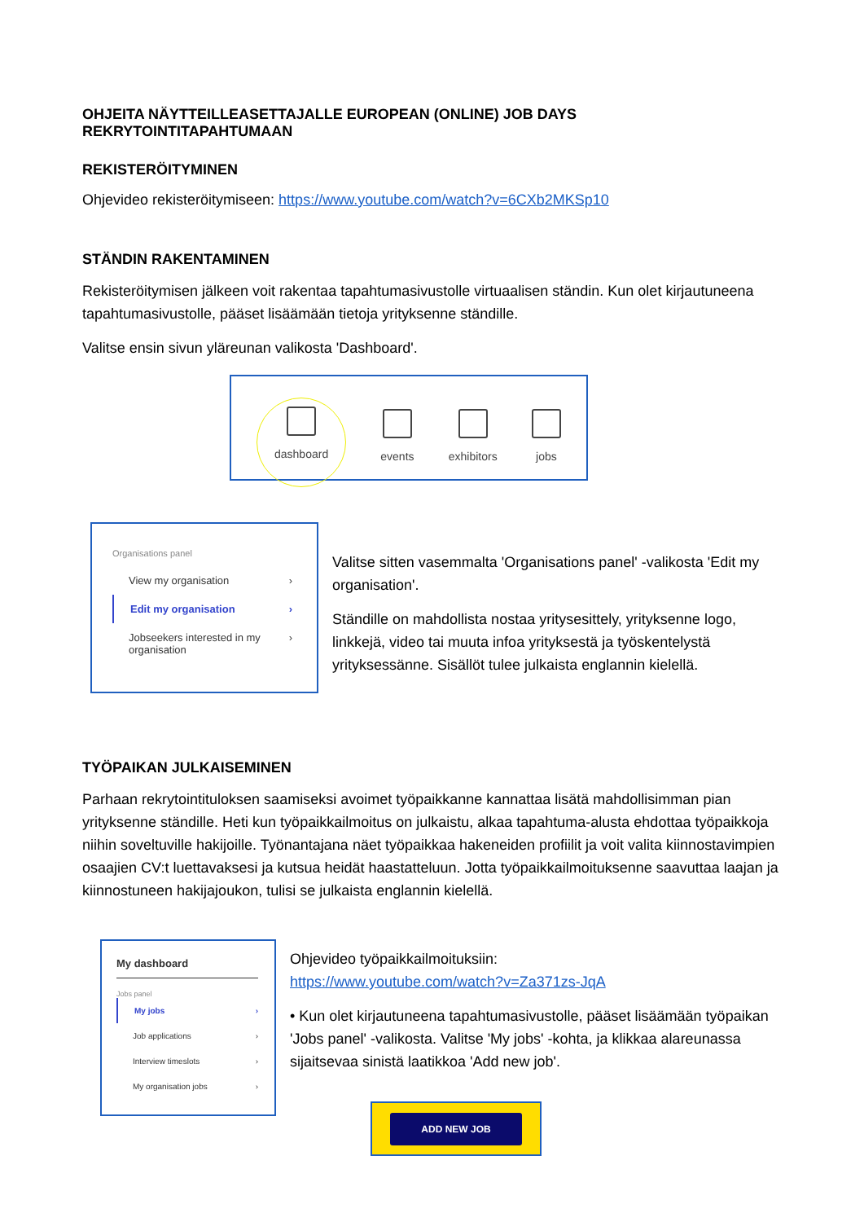OHJEITA NÄYTTEILLEASETTAJALLE EUROPEAN (ONLINE) JOB DAYS REKRYTOINTITAPAHTUMAAN
REKISTERÖITYMINEN
Ohjevideo rekisteröitymiseen: https://www.youtube.com/watch?v=6CXb2MKSp10
STÄNDIN RAKENTAMINEN
Rekisteröitymisen jälkeen voit rakentaa tapahtumasivustolle virtuaalisen ständin. Kun olet kirjautuneena tapahtumasivustolle, pääset lisäämään tietoja yrityksenne ständille.
Valitse ensin sivun yläreunan valikosta 'Dashboard'.
dashboard
events
exhibitors
jobs
Organisations panel
View my organisation ›
Edit my organisation ›
Jobseekers interested in my organisation ›
Valitse sitten vasemmalta 'Organisations panel' -valikosta 'Edit my organisation'.
Ständille on mahdollista nostaa yritysesittely, yrityksenne logo, linkkejä, video tai muuta infoa yrityksestä ja työskentelystä yrityksessänne. Sisällöt tulee julkaista englannin kielellä.
TYÖPAIKAN JULKAISEMINEN
Parhaan rekrytointituloksen saamiseksi avoimet työpaikkanne kannattaa lisätä mahdollisimman pian yrityksenne ständille. Heti kun työpaikkailmoitus on julkaistu, alkaa tapahtuma-alusta ehdottaa työpaikkoja niihin soveltuville hakijoille. Työnantajana näet työpaikkaa hakeneiden profiilit ja voit valita kiinnostavimpien osaajien CV:t luettavaksesi ja kutsua heidät haastatteluun. Jotta työpaikkailmoituksenne saavuttaa laajan ja kiinnostuneen hakijajoukon, tulisi se julkaista englannin kielellä.
My dashboard
Jobs panel
My jobs ›
Job applications ›
Interview timeslots ›
My organisation jobs ›
Ohjevideo työpaikkailmoituksiin:
https://www.youtube.com/watch?v=Za371zs-JqA
• Kun olet kirjautuneena tapahtumasivustolle, pääset lisäämään työpaikan 'Jobs panel' -valikosta. Valitse 'My jobs' -kohta, ja klikkaa alareunassa sijaitsevaa sinistä laatikkoa 'Add new job'.
ADD NEW JOB